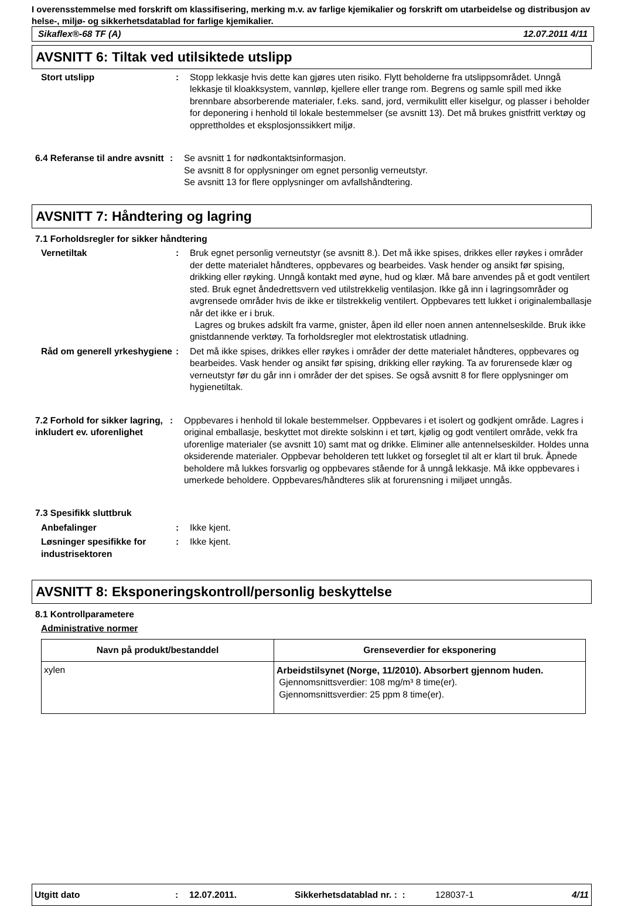I overensstemmelse med forskrift om klassifisering, merking m.v. av farlige kjemikalier og forskrift om utarbeidelse og distribusjon av helse-, miljø- og sikkerhetsdatablad for farlige kjemikalier.
Sikaflex®-68 TF (A) 12.07.2011 4/11
AVSNITT 6: Tiltak ved utilsiktede utslipp
Stort utslipp : Stopp lekkasje hvis dette kan gjøres uten risiko. Flytt beholderne fra utslippsområdet. Unngå lekkasje til kloakksystem, vannløp, kjellere eller trange rom. Begrens og samle spill med ikke brennbare absorberende materialer, f.eks. sand, jord, vermikulitt eller kiselgur, og plasser i beholder for deponering i henhold til lokale bestemmelser (se avsnitt 13). Det må brukes gnistfritt verktøy og opprettholdes et eksplosjonssikkert miljø.
6.4 Referanse til andre avsnitt
: Se avsnitt 1 for nødkontaktsinformasjon.
Se avsnitt 8 for opplysninger om egnet personlig verneutstyr.
Se avsnitt 13 for flere opplysninger om avfallshåndtering.
AVSNITT 7: Håndtering og lagring
7.1 Forholdsregler for sikker håndtering
Vernetiltak : Bruk egnet personlig verneutstyr (se avsnitt 8.). Det må ikke spises, drikkes eller røykes i områder der dette materialet håndteres, oppbevares og bearbeides. Vask hender og ansikt før spising, drikking eller røyking. Unngå kontakt med øyne, hud og klær. Må bare anvendes på et godt ventilert sted. Bruk egnet åndedrettsvern ved utilstrekkelig ventilasjon. Ikke gå inn i lagringsområder og avgrensede områder hvis de ikke er tilstrekkelig ventilert. Oppbevares tett lukket i originalemballasje når det ikke er i bruk.
Lagres og brukes adskilt fra varme, gnister, åpen ild eller noen annen antennelseskilde. Bruk ikke gnistdannende verktøy. Ta forholdsregler mot elektrostatisk utladning.
Råd om generell yrkeshygiene
: Det må ikke spises, drikkes eller røykes i områder der dette materialet håndteres, oppbevares og bearbeides. Vask hender og ansikt før spising, drikking eller røyking. Ta av forurensede klær og verneutstyr før du går inn i områder der det spises. Se også avsnitt 8 for flere opplysninger om hygienetiltak.
7.2 Forhold for sikker lagring, inkludert ev. uforenlighet
: Oppbevares i henhold til lokale bestemmelser. Oppbevares i et isolert og godkjent område. Lagres i original emballasje, beskyttet mot direkte solskinn i et tørt, kjølig og godt ventilert område, vekk fra uforenlige materialer (se avsnitt 10) samt mat og drikke. Eliminer alle antennelseskilder. Holdes unna oksiderende materialer. Oppbevar beholderen tett lukket og forseglet til alt er klart til bruk. Åpnede beholdere må lukkes forsvarlig og oppbevares stående for å unngå lekkasje. Må ikke oppbevares i umerkede beholdere. Oppbevares/håndteres slik at forurensning i miljøet unngås.
7.3 Spesifikk sluttbruk
Anbefalinger : Ikke kjent.
Løsninger spesifikke for industrisektoren
: Ikke kjent.
AVSNITT 8: Eksponeringskontroll/personlig beskyttelse
8.1 Kontrollparametere
Administrative normer
| Navn på produkt/bestanddel | Grenseverdier for eksponering |
| --- | --- |
| xylen | Arbeidstilsynet (Norge, 11/2010). Absorbert gjennom huden. Gjennomsnittsverdier: 108 mg/m³ 8 time(er). Gjennomsnittsverdier: 25 ppm 8 time(er). |
Utgitt dato: 12.07.2011. Sikkerhetsdatablad nr. : : 128037-1 4/11